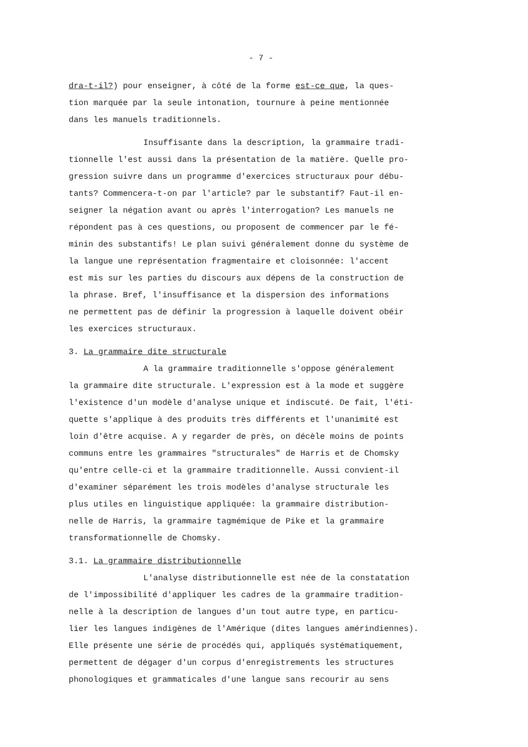- 7 -
dra-t-il?) pour enseigner, à côté de la forme est-ce que, la ques- tion marquée par la seule intonation, tournure à peine mentionnée dans les manuels traditionnels.
Insuffisante dans la description, la grammaire tradi- tionnelle l'est aussi dans la présentation de la matière. Quelle pro- gression suivre dans un programme d'exercices structuraux pour débu- tants? Commencera-t-on par l'article? par le substantif? Faut-il en- seigner la négation avant ou après l'interrogation? Les manuels ne répondent pas à ces questions, ou proposent de commencer par le fé- minin des substantifs! Le plan suivi généralement donne du système de la langue une représentation fragmentaire et cloisonnée: l'accent est mis sur les parties du discours aux dépens de la construction de la phrase. Bref, l'insuffisance et la dispersion des informations ne permettent pas de définir la progression à laquelle doivent obéir les exercices structuraux.
3. La grammaire dite structurale
A la grammaire traditionnelle s'oppose généralement la grammaire dite structurale. L'expression est à la mode et suggère l'existence d'un modèle d'analyse unique et indiscuté. De fait, l'éti- quette s'applique à des produits très différents et l'unanimité est loin d'être acquise. A y regarder de près, on décèle moins de points communs entre les grammaires "structurales" de Harris et de Chomsky qu'entre celle-ci et la grammaire traditionnelle. Aussi convient-il d'examiner séparément les trois modèles d'analyse structurale les plus utiles en linguistique appliquée: la grammaire distribution- nelle de Harris, la grammaire tagmémique de Pike et la grammaire transformationnelle de Chomsky.
3.1. La grammaire distributionnelle
L'analyse distributionnelle est née de la constatation de l'impossibilité d'appliquer les cadres de la grammaire tradition- nelle à la description de langues d'un tout autre type, en particu- lier les langues indigènes de l'Amérique (dites langues amérindiennes). Elle présente une série de procédés qui, appliqués systématiquement, permettent de dégager d'un corpus d'enregistrements les structures phonologiques et grammaticales d'une langue sans recourir au sens